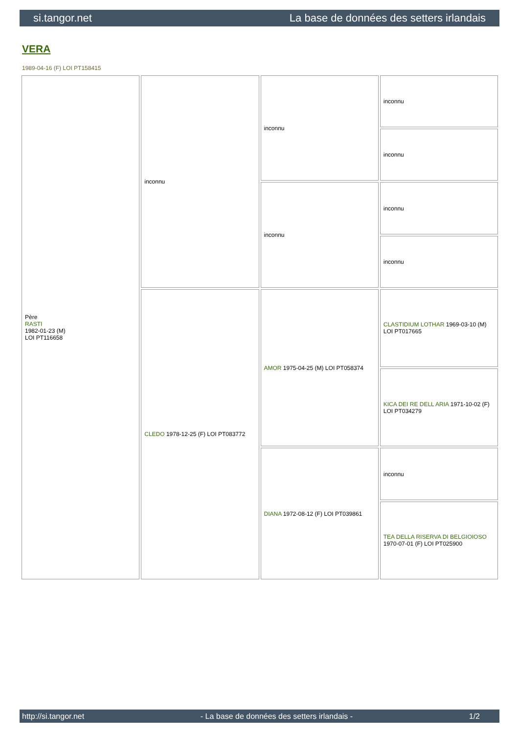si.tangor.net La base de données des setters irlandais
VERA
1989-04-16 (F) LOI PT158415
| Père RASTI 1982-01-23 (M) LOI PT116658 | inconnu | inconnu | inconnu |
| | | | inconnu |
| | | inconnu | inconnu |
| | | | inconnu |
| | CLEDO 1978-12-25 (F) LOI PT083772 | AMOR 1975-04-25 (M) LOI PT058374 | CLASTIDIUM LOTHAR 1969-03-10 (M) LOI PT017665 |
| | | | KICA DEI RE DELL ARIA 1971-10-02 (F) LOI PT034279 |
| | | DIANA 1972-08-12 (F) LOI PT039861 | inconnu |
| | | | TEA DELLA RISERVA DI BELGIOIOSO 1970-07-01 (F) LOI PT025900 |
http://si.tangor.net - La base de données des setters irlandais - 1/2